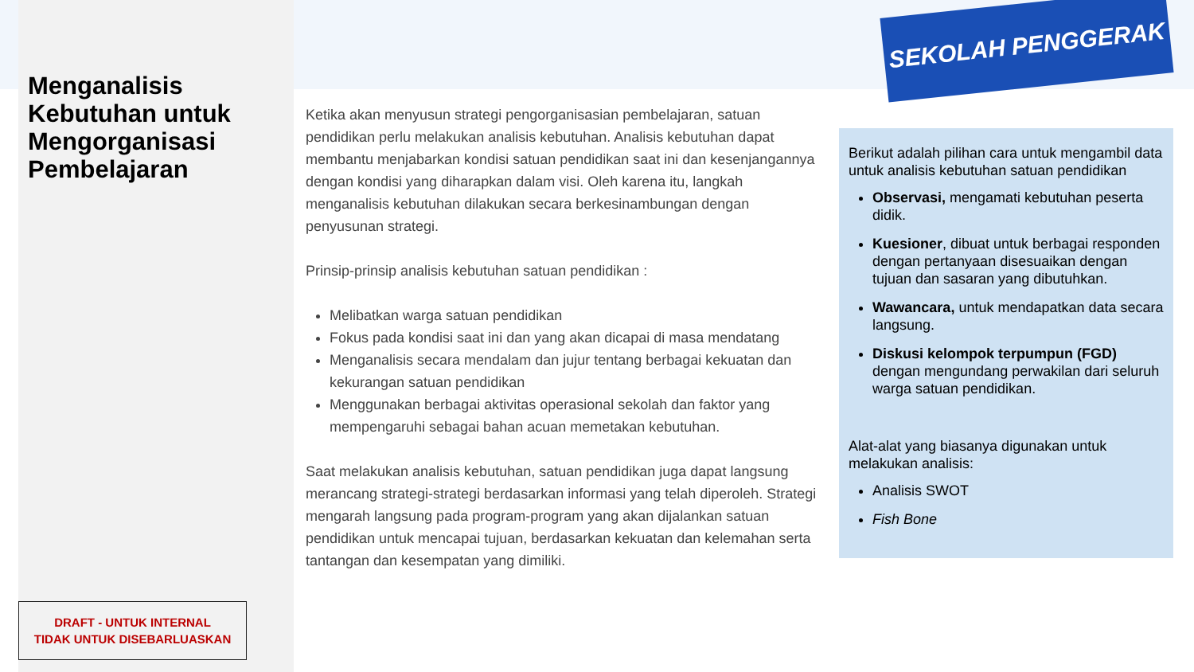SEKOLAH PENGGERAK
Menganalisis Kebutuhan untuk Mengorganisasi Pembelajaran
DRAFT - UNTUK INTERNAL
TIDAK UNTUK DISEBARLUASKAN
Ketika akan menyusun strategi pengorganisasian pembelajaran, satuan pendidikan perlu melakukan analisis kebutuhan. Analisis kebutuhan dapat membantu menjabarkan kondisi satuan pendidikan saat ini dan kesenjangannya dengan kondisi yang diharapkan dalam visi. Oleh karena itu, langkah menganalisis kebutuhan dilakukan secara berkesinambungan dengan penyusunan strategi.
Prinsip-prinsip analisis kebutuhan satuan pendidikan :
Melibatkan warga satuan pendidikan
Fokus pada kondisi saat ini dan yang akan dicapai di masa mendatang
Menganalisis secara mendalam dan jujur tentang berbagai kekuatan dan kekurangan satuan pendidikan
Menggunakan berbagai aktivitas operasional sekolah dan faktor yang mempengaruhi sebagai bahan acuan memetakan kebutuhan.
Saat melakukan analisis kebutuhan, satuan pendidikan juga dapat langsung merancang strategi-strategi berdasarkan informasi yang telah diperoleh. Strategi mengarah langsung pada program-program yang akan dijalankan satuan pendidikan untuk mencapai tujuan, berdasarkan kekuatan dan kelemahan serta tantangan dan kesempatan yang dimiliki.
Berikut adalah pilihan cara untuk mengambil data untuk analisis kebutuhan satuan pendidikan
Observasi, mengamati kebutuhan peserta didik.
Kuesioner, dibuat untuk berbagai responden dengan pertanyaan disesuaikan dengan tujuan dan sasaran yang dibutuhkan.
Wawancara, untuk mendapatkan data secara langsung.
Diskusi kelompok terpumpun (FGD) dengan mengundang perwakilan dari seluruh warga satuan pendidikan.
Alat-alat yang biasanya digunakan untuk melakukan analisis:
Analisis SWOT
Fish Bone